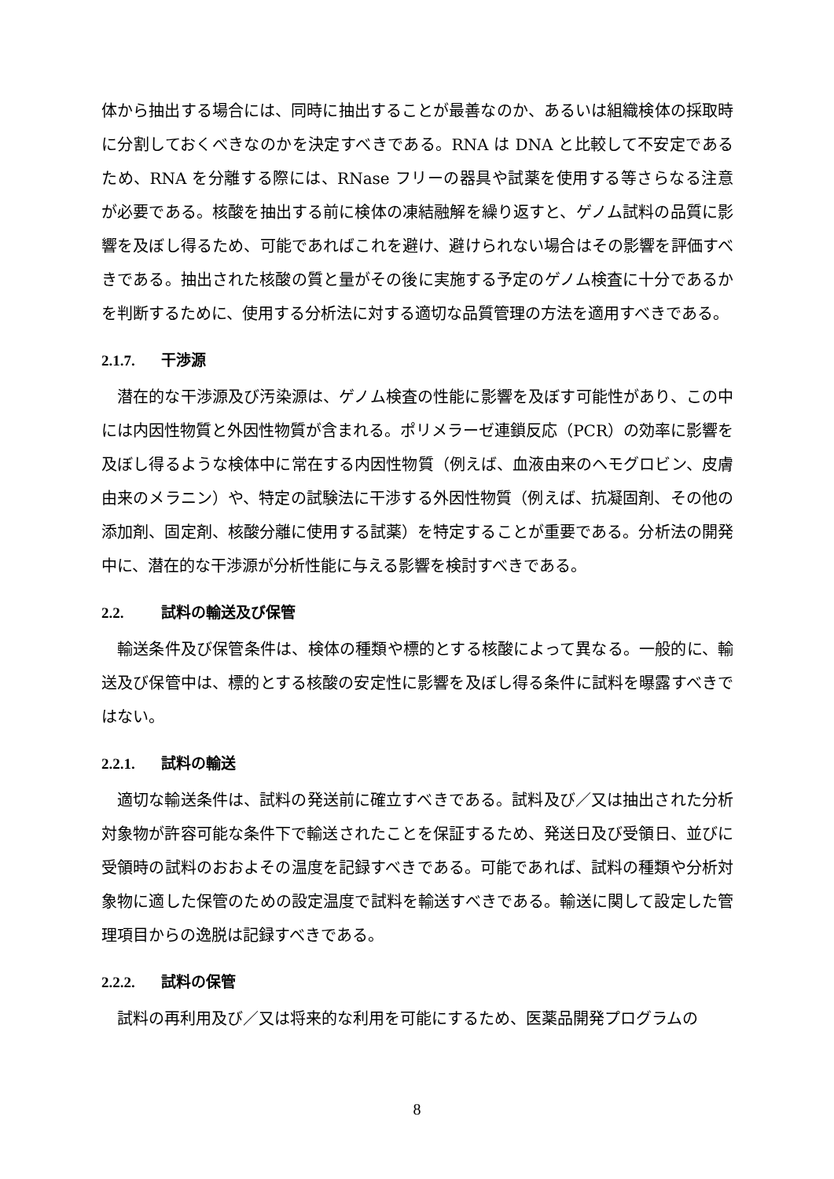体から抽出する場合には、同時に抽出することが最善なのか、あるいは組織検体の採取時に分割しておくべきなのかを決定すべきである。RNA は DNA と比較して不安定であるため、RNA を分離する際には、RNase フリーの器具や試薬を使用する等さらなる注意が必要である。核酸を抽出する前に検体の凍結融解を繰り返すと、ゲノム試料の品質に影響を及ぼし得るため、可能であればこれを避け、避けられない場合はその影響を評価すべきである。抽出された核酸の質と量がその後に実施する予定のゲノム検査に十分であるかを判断するために、使用する分析法に対する適切な品質管理の方法を適用すべきである。
2.1.7. 干渉源
潜在的な干渉源及び汚染源は、ゲノム検査の性能に影響を及ぼす可能性があり、この中には内因性物質と外因性物質が含まれる。ポリメラーゼ連鎖反応（PCR）の効率に影響を及ぼし得るような検体中に常在する内因性物質（例えば、血液由来のヘモグロビン、皮膚由来のメラニン）や、特定の試験法に干渉する外因性物質（例えば、抗凝固剤、その他の添加剤、固定剤、核酸分離に使用する試薬）を特定することが重要である。分析法の開発中に、潜在的な干渉源が分析性能に与える影響を検討すべきである。
2.2. 試料の輸送及び保管
輸送条件及び保管条件は、検体の種類や標的とする核酸によって異なる。一般的に、輸送及び保管中は、標的とする核酸の安定性に影響を及ぼし得る条件に試料を曝露すべきではない。
2.2.1. 試料の輸送
適切な輸送条件は、試料の発送前に確立すべきである。試料及び／又は抽出された分析対象物が許容可能な条件下で輸送されたことを保証するため、発送日及び受領日、並びに受領時の試料のおおよその温度を記録すべきである。可能であれば、試料の種類や分析対象物に適した保管のための設定温度で試料を輸送すべきである。輸送に関して設定した管理項目からの逸脱は記録すべきである。
2.2.2. 試料の保管
試料の再利用及び／又は将来的な利用を可能にするため、医薬品開発プログラムの
8